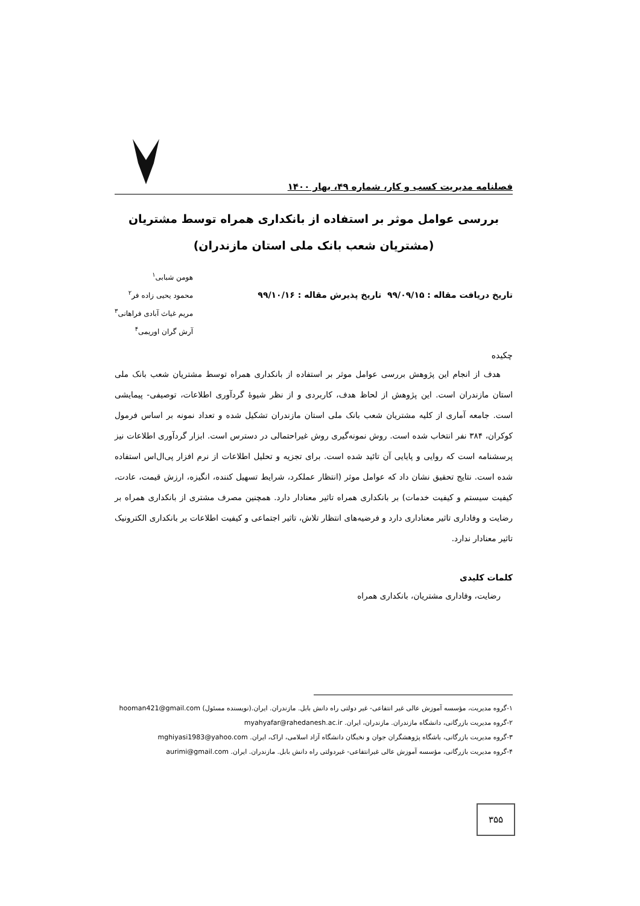فصلنامه مدیریت کسب و کار، شماره ۴۹، بهار ۱۴۰۰
بررسی عوامل موثر بر استفاده از بانکداری همراه توسط مشتریان
(مشتریان شعب بانک ملی استان مازندران)
تاریخ دریافت مقاله : ۹۹/۰۹/۱۵ تاریخ پذیرش مقاله : ۹۹/۱۰/۱۶
هومن شبابی<sup>۱</sup>
محمود یحیی زاده فر<sup>۲</sup>
مریم غیاث آبادی فراهانی<sup>۳</sup>
آرش گران اوریمی<sup>۴</sup>
چکیده
هدف از انجام این پژوهش بررسی عوامل موثر بر استفاده از بانکداری همراه توسط مشتریان شعب بانک ملی استان مازندران است. این پژوهش از لحاظ هدف، کاربردی و از نظر شیوۀ گردآوری اطلاعات، توصیفی- پیمایشی است. جامعه آماری از کلیه مشتریان شعب بانک ملی استان مازندران تشکیل شده و تعداد نمونه بر اساس فرمول کوکران، ۳۸۴ نفر انتخاب شده است. روش نمونه‌گیری روش غیراحتمالی در دسترس است. ابزار گردآوری اطلاعات نیز پرسشنامه است که روایی و پایایی آن تائید شده است. برای تجزیه و تحلیل اطلاعات از نرم افزار پی‌ال‌اس استفاده شده است. نتایج تحقیق نشان داد که عوامل موثر (انتظار عملکرد، شرایط تسهیل کننده، انگیزه، ارزش قیمت، عادت، کیفیت سیستم و کیفیت خدمات) بر بانکداری همراه تاثیر معنادار دارد. همچنین مصرف مشتری از بانکداری همراه بر رضایت و وفاداری تاثیر معناداری دارد و فرضیه‌های انتظار تلاش، تاثیر اجتماعی و کیفیت اطلاعات بر بانکداری الکترونیک تاثیر معنادار ندارد.
کلمات کلیدی
رضایت، وفاداری مشتریان، بانکداری همراه
۱-گروه مدیریت، مؤسسه آموزش عالی غیر انتفاعی- غیر دولتی راه دانش بابل. مازندران. ایران.(نویسنده مسئول) hooman421@gmail.com
۲-گروه مدیریت بازرگانی، دانشگاه مازندران. مازندران، ایران. myahyafar@rahedanesh.ac.ir
۳-گروه مدیریت بازرگانی، باشگاه پژوهشگران جوان و نخبگان دانشگاه آزاد اسلامی، اراک، ایران. mghiyasi1983@yahoo.com
۴-گروه مدیریت بازرگانی، مؤسسه آموزش عالی غیرانتفاعی- غیردولتی راه دانش بابل. مازندران. ایران. aurimi@gmail.com
۳۵۵